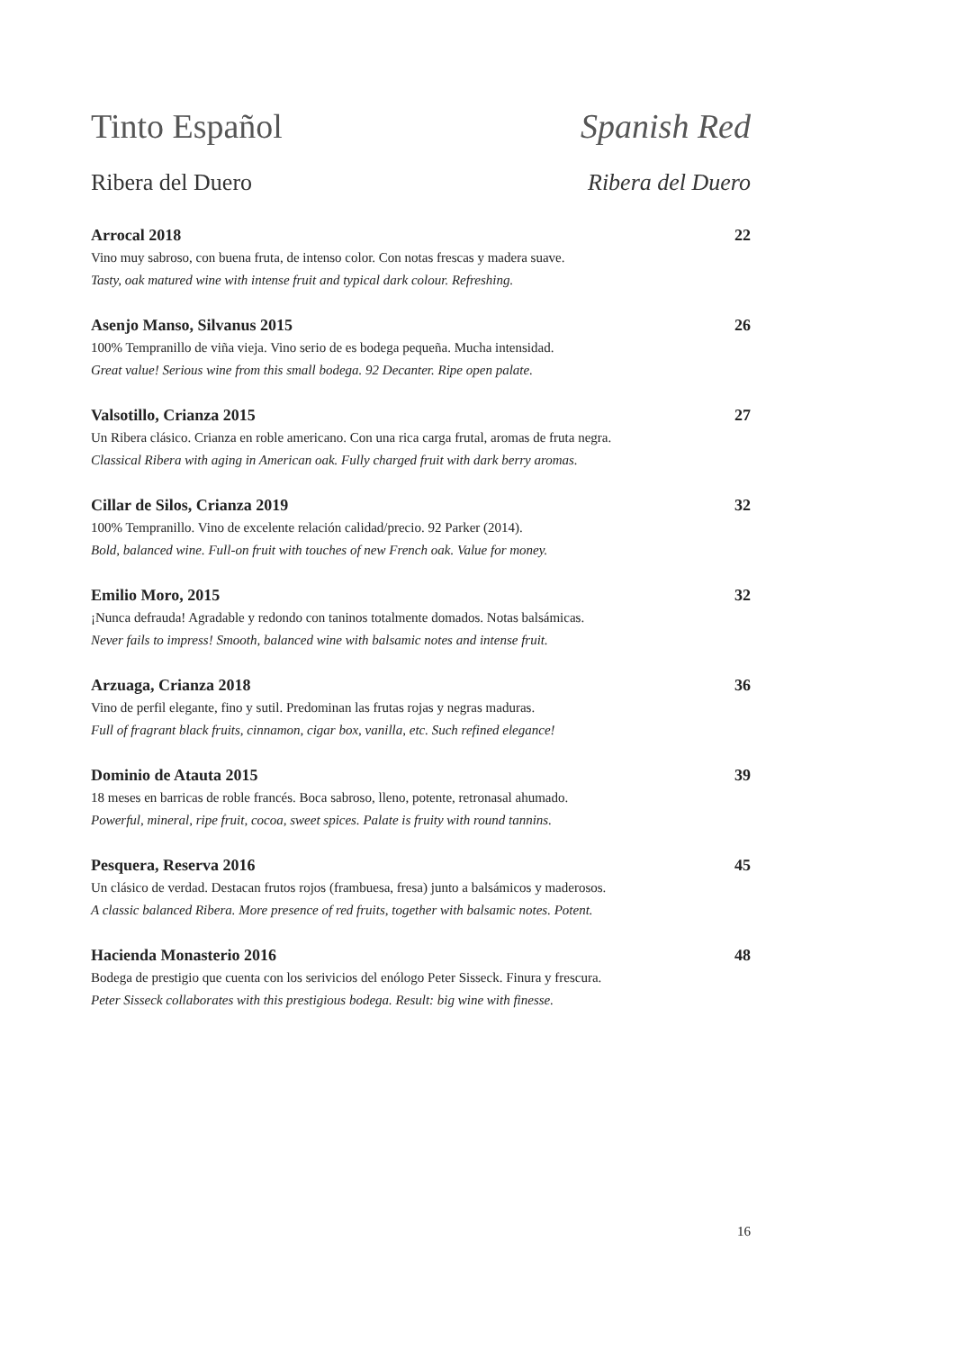Tinto Español Spanish Red
Ribera del Duero Ribera del Duero
Arrocal 2018 22
Vino muy sabroso, con buena fruta, de intenso color. Con notas frescas y madera suave.
Tasty, oak matured wine with intense fruit and typical dark colour. Refreshing.
Asenjo Manso, Silvanus 2015 26
100% Tempranillo de viña vieja. Vino serio de es bodega pequeña. Mucha intensidad.
Great value! Serious wine from this small bodega. 92 Decanter. Ripe open palate.
Valsotillo, Crianza 2015 27
Un Ribera clásico. Crianza en roble americano. Con una rica carga frutal, aromas de fruta negra.
Classical Ribera with aging in American oak. Fully charged fruit with dark berry aromas.
Cillar de Silos, Crianza 2019 32
100% Tempranillo. Vino de excelente relación calidad/precio. 92 Parker (2014).
Bold, balanced wine. Full-on fruit with touches of new French oak. Value for money.
Emilio Moro, 2015 32
¡Nunca defrauda! Agradable y redondo con taninos totalmente domados. Notas balsámicas.
Never fails to impress! Smooth, balanced wine with balsamic notes and intense fruit.
Arzuaga, Crianza 2018 36
Vino de perfil elegante, fino y sutil. Predominan las frutas rojas y negras maduras.
Full of fragrant black fruits, cinnamon, cigar box, vanilla, etc. Such refined elegance!
Dominio de Atauta 2015 39
18 meses en barricas de roble francés. Boca sabroso, lleno, potente, retronasal ahumado.
Powerful, mineral, ripe fruit, cocoa, sweet spices. Palate is fruity with round tannins.
Pesquera, Reserva 2016 45
Un clásico de verdad. Destacan frutos rojos (frambuesa, fresa) junto a balsámicos y maderosos.
A classic balanced Ribera. More presence of red fruits, together with balsamic notes. Potent.
Hacienda Monasterio 2016 48
Bodega de prestigio que cuenta con los serivicios del enólogo Peter Sisseck. Finura y frescura.
Peter Sisseck collaborates with this prestigious bodega. Result: big wine with finesse.
16